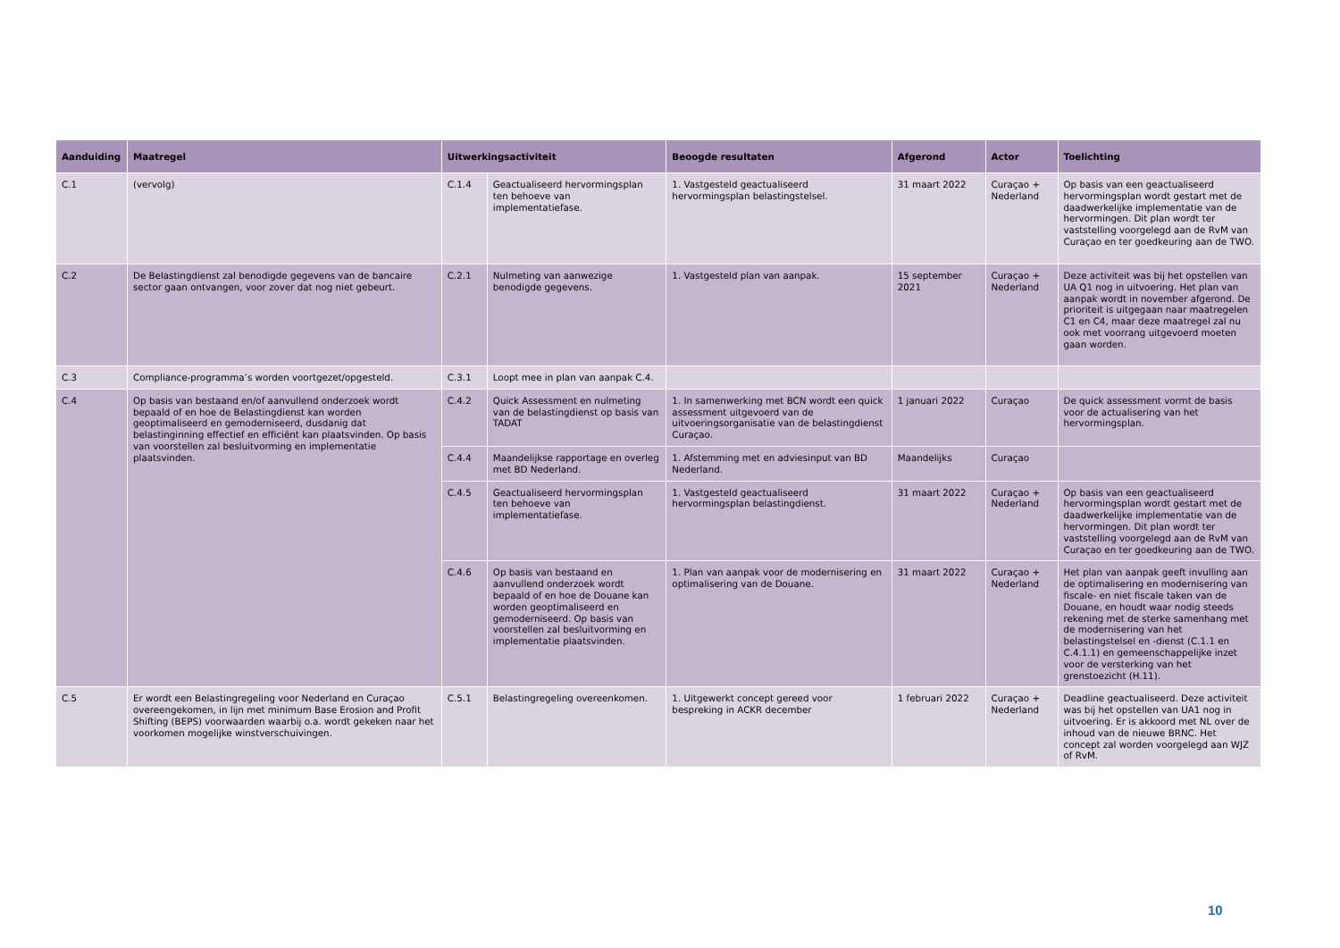| Aanduiding | Maatregel | Uitwerkingsactiviteit | | Beoogde resultaten | Afgerond | Actor | Toelichting |
| --- | --- | --- | --- | --- | --- | --- | --- |
| C.1 | (vervolg) | C.1.4 | Geactualiseerd hervormingsplan ten behoeve van implementatiefase. | 1. Vastgesteld geactualiseerd hervormingsplan belastingstelsel. | 31 maart 2022 | Curaçao + Nederland | Op basis van een geactualiseerd hervormingsplan wordt gestart met de daadwerkelijke implementatie van de hervormingen. Dit plan wordt ter vaststelling voorgelegd aan de RvM van Curaçao en ter goedkeuring aan de TWO. |
| C.2 | De Belastingdienst zal benodigde gegevens van de bancaire sector gaan ontvangen, voor zover dat nog niet gebeurt. | C.2.1 | Nulmeting van aanwezige benodigde gegevens. | 1. Vastgesteld plan van aanpak. | 15 september 2021 | Curaçao + Nederland | Deze activiteit was bij het opstellen van UA Q1 nog in uitvoering. Het plan van aanpak wordt in november afgerond. De prioriteit is uitgegaan naar maatregelen C1 en C4, maar deze maatregel zal nu ook met voorrang uitgevoerd moeten gaan worden. |
| C.3 | Compliance-programma’s worden voortgezet/opgesteld. | C.3.1 | Loopt mee in plan van aanpak C.4. | | | | |
| C.4 | Op basis van bestaand en/of aanvullend onderzoek wordt bepaald of en hoe de Belastingdienst kan worden geoptimaliseerd en gemoderniseerd, dusdanig dat belastinginning effectief en efficiënt kan plaatsvinden. Op basis van voorstellen zal besluitvorming en implementatie plaatsvinden. | C.4.2 | Quick Assessment en nulmeting van de belastingdienst op basis van TADAT | 1. In samenwerking met BCN wordt een quick assessment uitgevoerd van de uitvoeringsorganisatie van de belastingdienst Curaçao. | 1 januari 2022 | Curaçao | De quick assessment vormt de basis voor de actualisering van het hervormingsplan. |
| | | C.4.4 | Maandelijkse rapportage en overleg met BD Nederland. | 1. Afstemming met en adviesinput van BD Nederland. | Maandelijks | Curaçao | |
| | | C.4.5 | Geactualiseerd hervormingsplan ten behoeve van implementatiefase. | 1. Vastgesteld geactualiseerd hervormingsplan belastingdienst. | 31 maart 2022 | Curaçao + Nederland | Op basis van een geactualiseerd hervormingsplan wordt gestart met de daadwerkelijke implementatie van de hervormingen. Dit plan wordt ter vaststelling voorgelegd aan de RvM van Curaçao en ter goedkeuring aan de TWO. |
| | | C.4.6 | Op basis van bestaand en aanvullend onderzoek wordt bepaald of en hoe de Douane kan worden geoptimaliseerd en gemoderniseerd. Op basis van voorstellen zal besluitvorming en implementatie plaatsvinden. | 1. Plan van aanpak voor de modernisering en optimalisering van de Douane. | 31 maart 2022 | Curaçao + Nederland | Het plan van aanpak geeft invulling aan de optimalisering en modernisering van fiscale- en niet fiscale taken van de Douane, en houdt waar nodig steeds rekening met de sterke samenhang met de modernisering van het belastingstelsel en -dienst (C.1.1 en C.4.1.1) en gemeenschappelijke inzet voor de versterking van het grenstoezicht (H.11). |
| C.5 | Er wordt een Belastingregeling voor Nederland en Curaçao overeengekomen, in lijn met minimum Base Erosion and Profit Shifting (BEPS) voorwaarden waarbij o.a. wordt gekeken naar het voorkomen mogelijke winstverschuivingen. | C.5.1 | Belastingregeling overeenkomen. | 1. Uitgewerkt concept gereed voor bespreking in ACKR december | 1 februari 2022 | Curaçao + Nederland | Deadline geactualiseerd. Deze activiteit was bij het opstellen van UA1 nog in uitvoering. Er is akkoord met NL over de inhoud van de nieuwe BRNC. Het concept zal worden voorgelegd aan WJZ of RvM. |
10